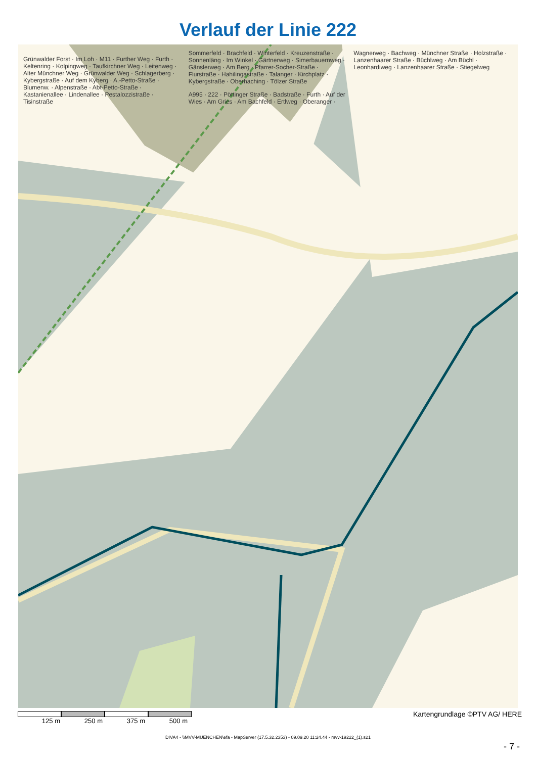Verlauf der Linie 222
Grünwalder Forst · Im Loh · M11 · Further Weg · Furth · Keltenring · Kolpingweg · Taufkirchner Weg · Leitenweg · Alter Münchner Weg · Grünwalder Weg · Schlagerberg · Kybergstraße · Auf dem Kyberg · A.-Petto-Straße · Blumenw. · Alpenstraße · Abt-Petto-Straße · Kastanienallee · Lindenallee · Pestalozzistraße · Tisinstraße
Sommerfeld · Brachfeld · Winterfeld · Kreuzenstraße · Sonnenläng · Im Winkel · Gärtnerweg · Simerbauernweg · Gänslerweg · Am Berg · Pfarrer-Socher-Straße · Flurstraße · Hahilingastraße · Talanger · Kirchplatz · Kybergstraße · Oberhaching · Tölzer Straße
A995 · 222 · Pöttinger Straße · Badstraße · Furth · Auf der Wies · Am Gries · Am Bachfeld · Ertlweg · Oberanger · Wagnerweg · Bachweg · Münchner Straße · Holzstraße · Lanzenhaarer Straße · Büchlweg · Am Büchl · Leonhardiweg · Lanzenhaarer Straße · Stiegelweg
Kartengrundlage ©PTV AG/ HERE
125 m 250 m 375 m 500 m
DIVA4 - \\MVV-MUENCHEN\efa - MapServer (17.5.32.2353) - 09.09.20 11:24.44 - mvv-19222_(1).s21
- 7 -